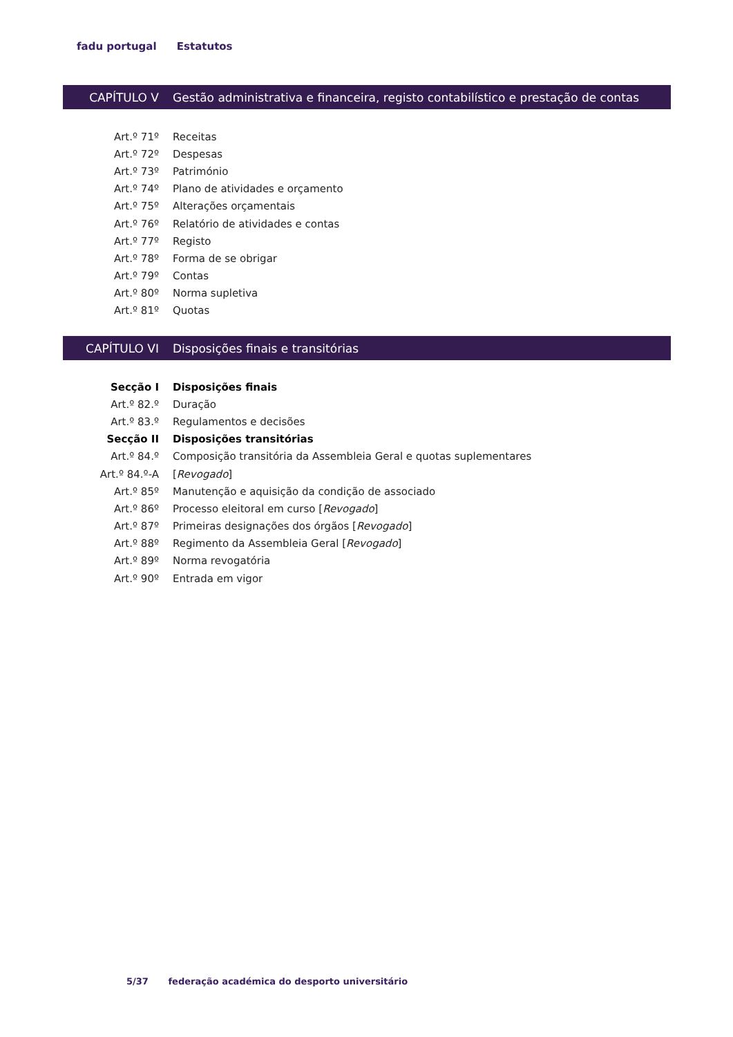fadu portugal Estatutos
CAPÍTULO V
Gestão administrativa e financeira, registo contabilístico e prestação de contas
Art.º 71º Receitas
Art.º 72º Despesas
Art.º 73º Património
Art.º 74º
Plano de atividades e orçamento
Art.º 75º Alterações orçamentais
Art.º 76º
Relatório de atividades e contas
Art.º 77º Registo
Art.º 78º Forma de se obrigar
Art.º 79º Contas
Art.º 80º Norma supletiva
Art.º 81º Quotas
CAPÍTULO VI
Disposições finais e transitórias
Secção I Disposições finais
Art.º 82.º Duração
Art.º 83.º Regulamentos e decisões
Secção II Disposições transitórias
Art.º 84.º
Composição transitória da Assembleia Geral e quotas suplementares
Art.º 84.º-A [Revogado]
Art.º 85º
Manutenção e aquisição da condição de associado
Art.º 86º
Processo eleitoral em curso [Revogado]
Art.º 87º
Primeiras designações dos órgãos [Revogado]
Art.º 88º
Regimento da Assembleia Geral [Revogado]
Art.º 89º Norma revogatória
Art.º 90º Entrada em vigor
5/37 federação académica do desporto universitário